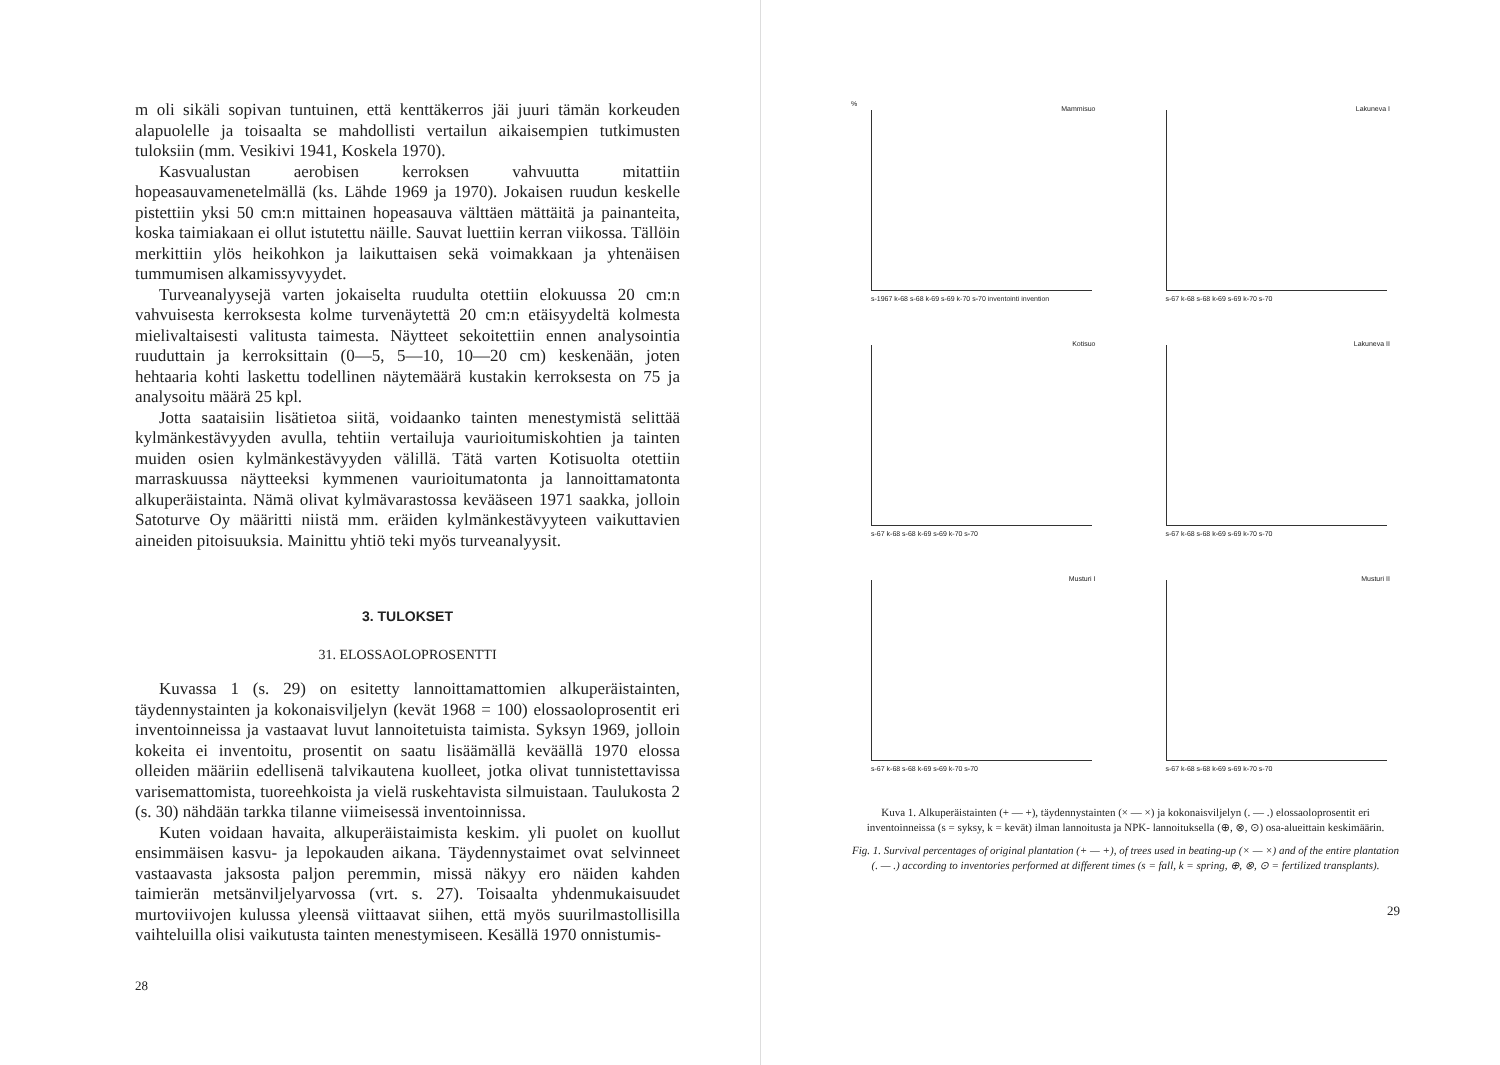m oli sikäli sopivan tuntuinen, että kenttäkerros jäi juuri tämän korkeuden alapuolelle ja toisaalta se mahdollisti vertailun aikaisempien tutkimusten tuloksiin (mm. Vesikivi 1941, Koskela 1970).
Kasvualustan aerobisen kerroksen vahvuutta mitattiin hopeasauvamenetelmällä (ks. Lähde 1969 ja 1970). Jokaisen ruudun keskelle pistettiin yksi 50 cm:n mittainen hopeasauva välttäen mättäitä ja painanteita, koska taimiakaan ei ollut istutettu näille. Sauvat luettiin kerran viikossa. Tällöin merkittiin ylös heikohkon ja laikuttaisen sekä voimakkaan ja yhtenäisen tummumisen alkamissyvyydet.
Turveanalyysejä varten jokaiselta ruudulta otettiin elokuussa 20 cm:n vahvuisesta kerroksesta kolme turvenäytettä 20 cm:n etäisyydeltä kolmesta mielivaltaisesti valitusta taimesta. Näytteet sekoitettiin ennen analysointia ruuduttain ja kerroksittain (0—5, 5—10, 10—20 cm) keskenään, joten hehtaaria kohti laskettu todellinen näytemäärä kustakin kerroksesta on 75 ja analysoitu määrä 25 kpl.
Jotta saataisiin lisätietoa siitä, voidaanko tainten menestymistä selittää kylmänkestävyyden avulla, tehtiin vertailuja vaurioitumiskohtien ja tainten muiden osien kylmänkestävyyden välillä. Tätä varten Kotisuolta otettiin marraskuussa näytteeksi kymmenen vaurioitumatonta ja lannoittamatonta alkuperäistainta. Nämä olivat kylmävarastossa kevääseen 1971 saakka, jolloin Satoturve Oy määritti niistä mm. eräiden kylmänkestävyyteen vaikuttavien aineiden pitoisuuksia. Mainittu yhtiö teki myös turveanalyysit.
3. TULOKSET
31. ELOSSAOLOPROSENTTI
Kuvassa 1 (s. 29) on esitetty lannoittamattomien alkuperäistainten, täydennystainten ja kokonaisviljelyn (kevät 1968 = 100) elossaoloprosentit eri inventoinneissa ja vastaavat luvut lannoitetuista taimista. Syksyn 1969, jolloin kokeita ei inventoitu, prosentit on saatu lisäämällä keväällä 1970 elossa olleiden määriin edellisenä talvikautena kuolleet, jotka olivat tunnistettavissa varisemattomista, tuoreehkoista ja vielä ruskehtavista silmuistaan. Taulukosta 2 (s. 30) nähdään tarkka tilanne viimeisessä inventoinnissa.
Kuten voidaan havaita, alkuperäistaimista keskim. yli puolet on kuollut ensimmäisen kasvu- ja lepokauden aikana. Täydennystaimet ovat selvinneet vastaavasta jaksosta paljon peremmin, missä näkyy ero näiden kahden taimierän metsänviljelyarvossa (vrt. s. 27). Toisaalta yhdenmukaisuudet murtoviivojen kulussa yleensä viittaavat siihen, että myös suurilmastollisilla vaihteluilla olisi vaikutusta tainten menestymiseen. Kesällä 1970 onnistumis-
28
%
Mammisuo
s-1967 k-68 s-68 k-69 s-69 k-70 s-70 inventointi invention
Lakuneva I
s-67 k-68 s-68 k-69 s-69 k-70 s-70
Kotisuo
s-67 k-68 s-68 k-69 s-69 k-70 s-70
Lakuneva II
s-67 k-68 s-68 k-69 s-69 k-70 s-70
Musturi I
s-67 k-68 s-68 k-69 s-69 k-70 s-70
Musturi II
s-67 k-68 s-68 k-69 s-69 k-70 s-70
Kuva 1. Alkuperäistainten (+ — +), täydennystainten (× — ×) ja kokonaisviljelyn (. — .) elossaoloprosentit eri inventoinneissa (s = syksy, k = kevät) ilman lannoitusta ja NPK- lannoituksella (⊕, ⊗, ⊙) osa-alueittain keskimäärin.
Fig. 1. Survival percentages of original plantation (+ — +), of trees used in beating-up (× — ×) and of the entire plantation (. — .) according to inventories performed at different times (s = fall, k = spring, ⊕, ⊗, ⊙ = fertilized transplants).
29